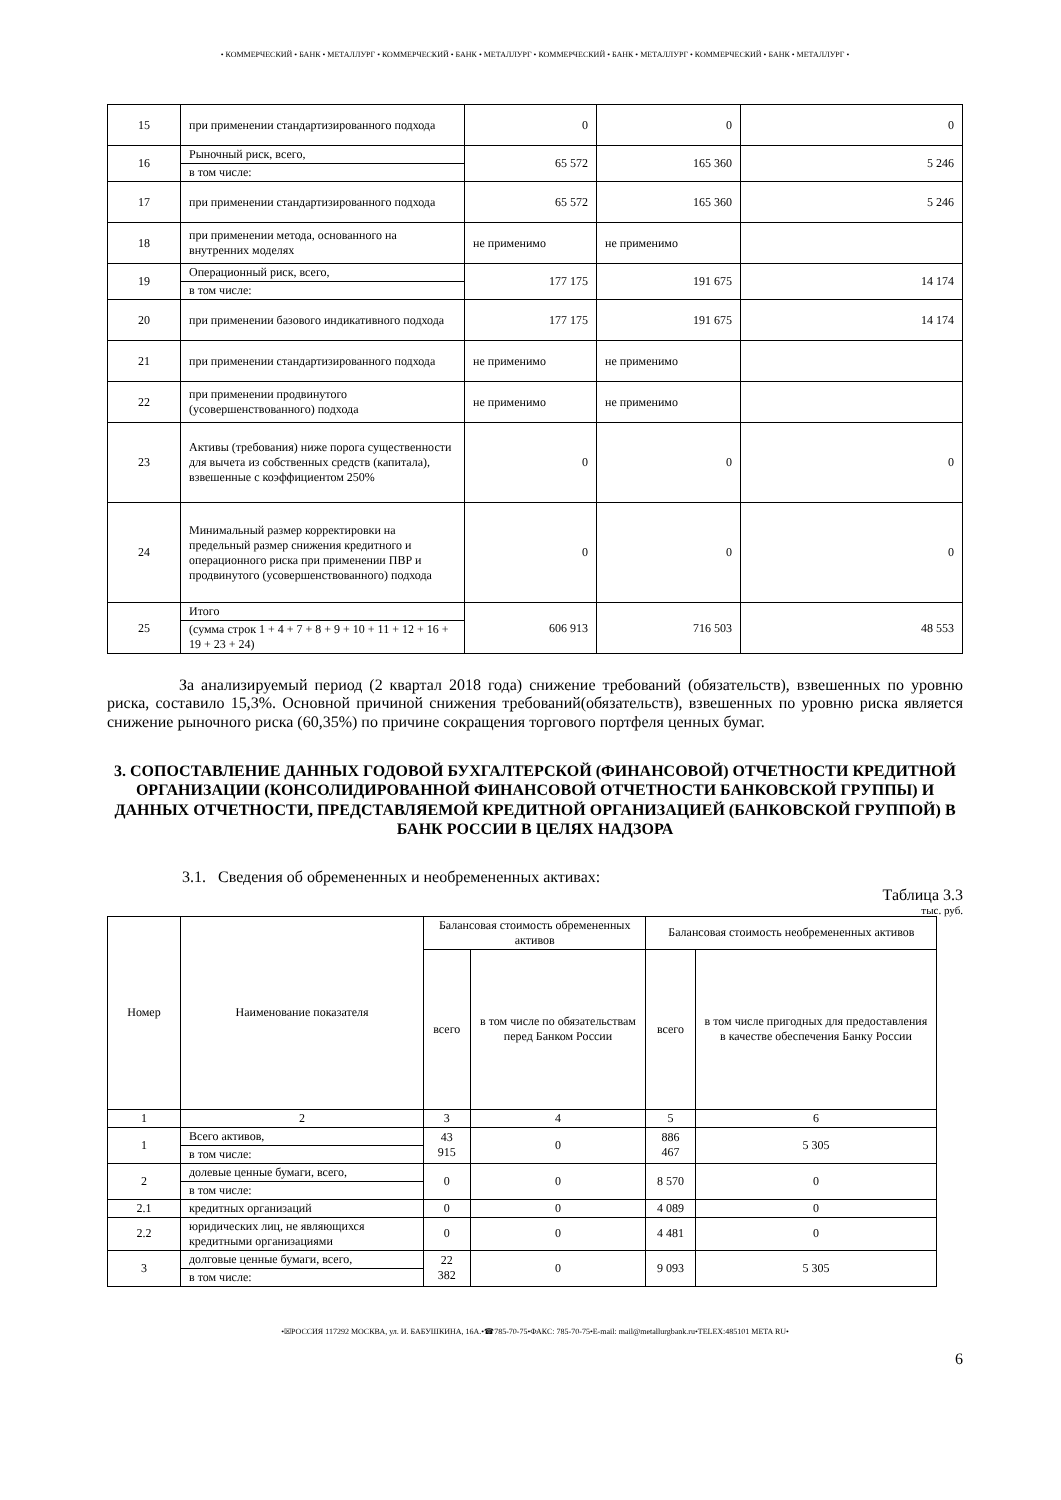• КОММЕРЧЕСКИЙ • БАНК • МЕТАЛЛУРГ • КОММЕРЧЕСКИЙ • БАНК • МЕТАЛЛУРГ • КОММЕРЧЕСКИЙ • БАНК • МЕТАЛЛУРГ • КОММЕРЧЕСКИЙ • БАНК • МЕТАЛЛУРГ •
| 15 | при применении стандартизированного подхода | 0 | 0 | 0 |
| 16 | Рыночный риск, всего, | 65 572 | 165 360 | 5 246 |
| | в том числе: | | | |
| 17 | при применении стандартизированного подхода | 65 572 | 165 360 | 5 246 |
| 18 | при применении метода, основанного на внутренних моделях | не применимо | не применимо | |
| 19 | Операционный риск, всего, | 177 175 | 191 675 | 14 174 |
| | в том числе: | | | |
| 20 | при применении базового индикативного подхода | 177 175 | 191 675 | 14 174 |
| 21 | при применении стандартизированного подхода | не применимо | не применимо | |
| 22 | при применении продвинутого (усовершенствованного) подхода | не применимо | не применимо | |
| 23 | Активы (требования) ниже порога существенности для вычета из собственных средств (капитала), взвешенные с коэффициентом 250% | 0 | 0 | 0 |
| 24 | Минимальный размер корректировки на предельный размер снижения кредитного и операционного риска при применении ПВР и продвинутого (усовершенствованного) подхода | 0 | 0 | 0 |
| 25 | Итого | 606 913 | 716 503 | 48 553 |
| | (сумма строк 1 + 4 + 7 + 8 + 9 + 10 + 11 + 12 + 16 + 19 + 23 + 24) | | | |
За анализируемый период (2 квартал 2018 года) снижение требований (обязательств), взвешенных по уровню риска, составило 15,3%. Основной причиной снижения требований(обязательств), взвешенных по уровню риска является снижение рыночного риска (60,35%) по причине сокращения торгового портфеля ценных бумаг.
3. СОПОСТАВЛЕНИЕ ДАННЫХ ГОДОВОЙ БУХГАЛТЕРСКОЙ (ФИНАНСОВОЙ) ОТЧЕТНОСТИ КРЕДИТНОЙ ОРГАНИЗАЦИИ (КОНСОЛИДИРОВАННОЙ ФИНАНСОВОЙ ОТЧЕТНОСТИ БАНКОВСКОЙ ГРУППЫ) И ДАННЫХ ОТЧЕТНОСТИ, ПРЕДСТАВЛЯЕМОЙ КРЕДИТНОЙ ОРГАНИЗАЦИЕЙ (БАНКОВСКОЙ ГРУППОЙ) В БАНК РОССИИ В ЦЕЛЯХ НАДЗОРА
3.1. Сведения об обремененных и необремененных активах:
Таблица 3.3
тыс. руб.
| Номер | Наименование показателя | Балансовая стоимость обремененных активов | | Балансовая стоимость необремененных активов | |
| | | всего | в том числе по обязательствам перед Банком России | всего | в том числе пригодных для предоставления в качестве обеспечения Банку России |
| 1 | 2 | 3 | 4 | 5 | 6 |
| 1 | Всего активов, | 43 915 | 0 | 886 467 | 5 305 |
| | в том числе: | | | | |
| 2 | долевые ценные бумаги, всего, | 0 | 0 | 8 570 | 0 |
| | в том числе: | | | | |
| 2.1 | кредитных организаций | 0 | 0 | 4 089 | 0 |
| 2.2 | юридических лиц, не являющихся кредитными организациями | 0 | 0 | 4 481 | 0 |
| 3 | долговые ценные бумаги, всего, | 22 382 | 0 | 9 093 | 5 305 |
| | в том числе: | | | | |
•☒РОССИЯ 117292 МОСКВА, ул. И. БАБУШКИНА, 16А.•☎785-70-75•ФАКС: 785-70-75•E-mail: mail@metallurgbank.ru•TELEX:485101 META RU•
6